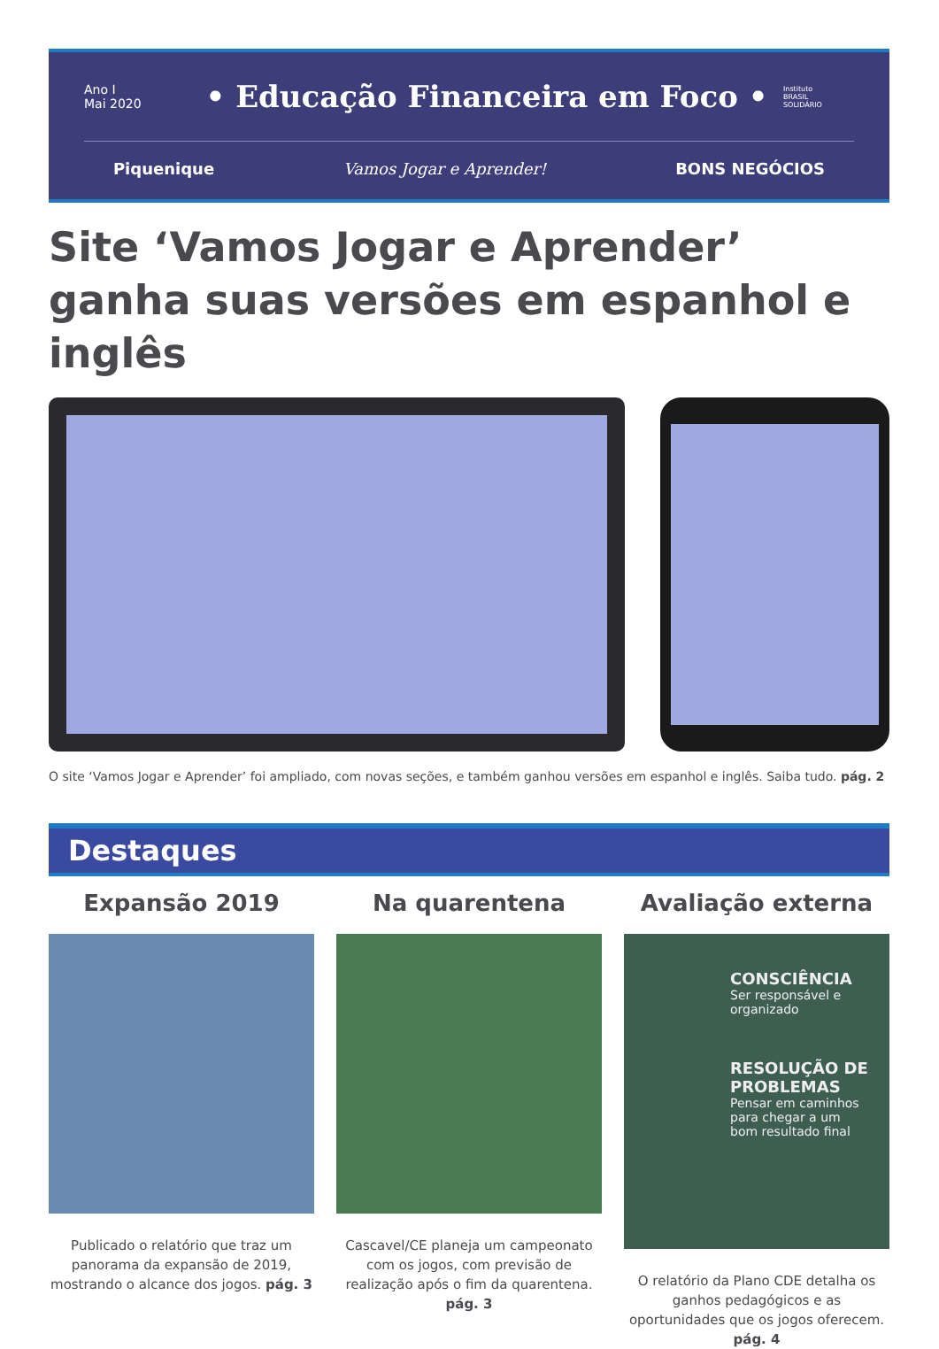Ano I
Mai 2020
• Educação Financeira em Foco •
Instituto
BRASIL
SOLIDÁRIO
Piquenique Vamos Jogar e Aprender! BONS NEGÓCIOS
Site ‘Vamos Jogar e Aprender’ ganha suas versões em espanhol e inglês
O site ‘Vamos Jogar e Aprender’ foi ampliado, com novas seções, e também ganhou versões em espanhol e inglês. Saiba tudo. pág. 2
Destaques
Expansão 2019
Publicado o relatório que traz um panorama da expansão de 2019, mostrando o alcance dos jogos. pág. 3
Na quarentena
Cascavel/CE planeja um campeonato com os jogos, com previsão de realização após o fim da quarentena. pág. 3
Avaliação externa
CONSCIÊNCIA
Ser responsável e organizado
RESOLUÇÃO DE PROBLEMAS
Pensar em caminhos para chegar a um bom resultado final
O relatório da Plano CDE detalha os ganhos pedagógicos e as oportunidades que os jogos oferecem. pág. 4